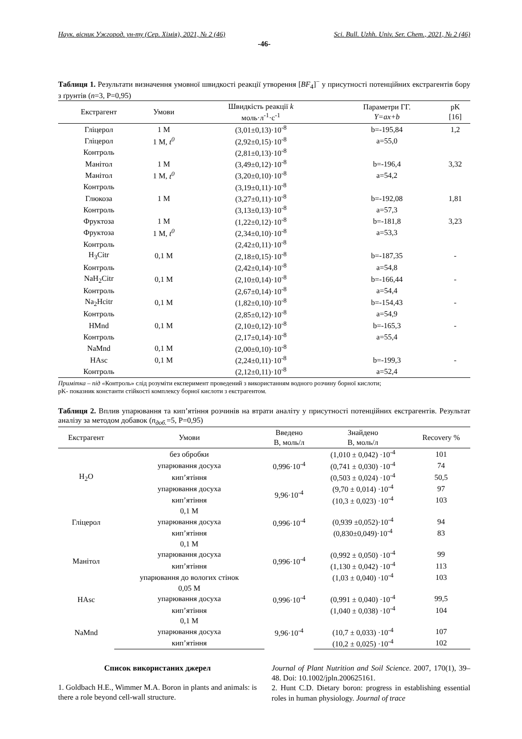Наук. вісник Ужгород. ун-ту (Сер. Хімія), 2021, № 2 (46) Sci. Bull. Uzhh. Univ. Ser. Chem., 2021, № 2 (46)
-46-
Таблиця 1. Результати визначення умовної швидкості реакції утворення [BF<sub>4</sub>]<sup>−</sup> у присутності потенційних екстрагентів бору з ґрунтів (n=3, P=0,95)
| Екстрагент | Умови | Швидкість реакції k моль·л<sup>-1</sup>·с<sup>-1</sup> | Параметри ГГ. Y=ax+b | pK [16] |
| --- | --- | --- | --- | --- |
| Гліцерол | 1 М | (3,01±0,13)·10<sup>-8</sup> | b=-195,84 | 1,2 |
| Гліцерол | 1 М, t<sup>0</sup> | (2,92±0,15)·10<sup>-8</sup> | a=55,0 | |
| Контроль | | (2,81±0,13)·10<sup>-8</sup> | | |
| Манітол | 1 М | (3,49±0,12)·10<sup>-8</sup> | b=-196,4 | 3,32 |
| Манітол | 1 М, t<sup>0</sup> | (3,20±0,10)·10<sup>-8</sup> | a=54,2 | |
| Контроль | | (3,19±0,11)·10<sup>-8</sup> | | |
| Глюкоза | 1 М | (3,27±0,11)·10<sup>-8</sup> | b=-192,08 | 1,81 |
| Контроль | | (3,13±0,13)·10<sup>-8</sup> | a=57,3 | |
| Фруктоза | 1 М | (1,22±0,12)·10<sup>-8</sup> | b=-181,8 | 3,23 |
| Фруктоза | 1 М, t<sup>0</sup> | (2,34±0,10)·10<sup>-8</sup> | a=53,3 | |
| Контроль | | (2,42±0,11)·10<sup>-8</sup> | | |
| H<sub>3</sub>Citr | 0,1 М | (2,18±0,15)·10<sup>-8</sup> | b=-187,35 | - |
| Контроль | | (2,42±0,14)·10<sup>-8</sup> | a=54,8 | |
| NaH<sub>2</sub>Citr | 0,1 М | (2,10±0,14)·10<sup>-8</sup> | b=-166,44 | - |
| Контроль | | (2,67±0,14)·10<sup>-8</sup> | a=54,4 | |
| Na<sub>2</sub>Hcitr | 0,1 М | (1,82±0,10)·10<sup>-8</sup> | b=-154,43 | - |
| Контроль | | (2,85±0,12)·10<sup>-8</sup> | a=54,9 | |
| HMnd | 0,1 М | (2,10±0,12)·10<sup>-8</sup> | b=-165,3 | - |
| Контроль | | (2,17±0,14)·10<sup>-8</sup> | a=55,4 | |
| NaMnd | 0,1 М | (2,00±0,10)·10<sup>-8</sup> | | |
| HAsc | 0,1 М | (2,24±0,11)·10<sup>-8</sup> | b=-199,3 | - |
| Контроль | | (2,12±0,11)·10<sup>-8</sup> | a=52,4 | |
Примітка – під «Контроль» слід розуміти експеримент проведений з використанням водного розчину борної кислоти;
pK- показник константи стійкості комплексу борної кислоти з екстрагентом.
Таблиця 2. Вплив упарювання та кип’ятіння розчинів на втрати аналіту у присутності потенційних екстрагентів. Результат аналізу за методом добавок (n<sub>доб.</sub>=5, P=0,95)
| Екстрагент | Умови | Введено B, моль/л | Знайдено B, моль/л | Recovery % |
| --- | --- | --- | --- | --- |
| H<sub>2</sub>O | без обробки | 0,996·10<sup>-4</sup> | (1,010 ± 0,042) ·10<sup>-4</sup> | 101 |
| | упарювання досуха | | (0,741 ± 0,030) ·10<sup>-4</sup> | 74 |
| | кип’ятіння | | (0,503 ± 0,024) ·10<sup>-4</sup> | 50,5 |
| | упарювання досуха | 9,96·10<sup>-4</sup> | (9,70 ± 0,014) ·10<sup>-4</sup> | 97 |
| | кип’ятіння | | (10,3 ± 0,023) ·10<sup>-4</sup> | 103 |
| Гліцерол | 0,1 М | 0,996·10<sup>-4</sup> | | |
| | упарювання досуха | | (0,939 ±0,052)·10<sup>-4</sup> | 94 |
| | кип’ятіння | | (0,830±0,049)·10<sup>-4</sup> | 83 |
| Манітол | 0,1 М | 0,996·10<sup>-4</sup> | | |
| | упарювання досуха | | (0,992 ± 0,050) ·10<sup>-4</sup> | 99 |
| | кип’ятіння | | (1,130 ± 0,042) ·10<sup>-4</sup> | 113 |
| | упарювання до вологих стінок | | (1,03 ± 0,040) ·10<sup>-4</sup> | 103 |
| HAsc | 0,05 М | 0,996·10<sup>-4</sup> | | |
| | упарювання досуха | | (0,991 ± 0,040) ·10<sup>-4</sup> | 99,5 |
| | кип’ятіння | | (1,040 ± 0,038) ·10<sup>-4</sup> | 104 |
| NaMnd | 0,1 М | 9,96·10<sup>-4</sup> | | |
| | упарювання досуха | | (10,7 ± 0,033) ·10<sup>-4</sup> | 107 |
| | кип’ятіння | | (10,2 ± 0,025) ·10<sup>-4</sup> | 102 |
Список використаних джерел
1. Goldbach H.E., Wimmer M.A. Boron in plants and animals: is there a role beyond cell-wall structure.
Journal of Plant Nutrition and Soil Science. 2007, 170(1), 39–48. Doi: 10.1002/jpln.200625161.
2. Hunt C.D. Dietary boron: progress in establishing essential roles in human physiology. Journal of trace